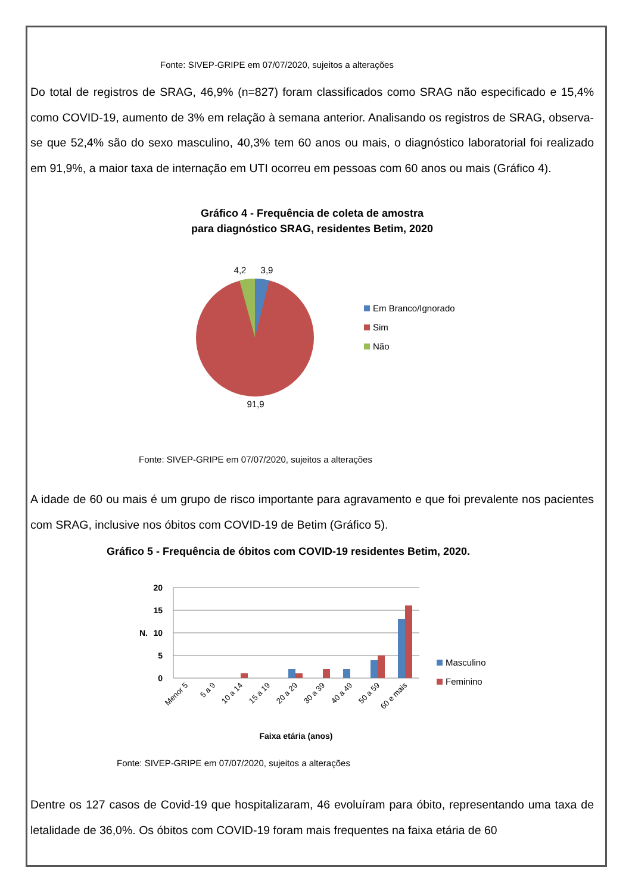Fonte: SIVEP-GRIPE em 07/07/2020, sujeitos a alterações
Do total de registros de SRAG, 46,9% (n=827) foram classificados como SRAG não especificado e 15,4% como COVID-19, aumento de 3% em relação à semana anterior. Analisando os registros de SRAG, observa-se que 52,4% são do sexo masculino, 40,3% tem 60 anos ou mais, o diagnóstico laboratorial foi realizado em 91,9%, a maior taxa de internação em UTI ocorreu em pessoas com 60 anos ou mais (Gráfico 4).
Gráfico 4 - Frequência de coleta de amostra
para diagnóstico SRAG, residentes Betim, 2020
4,2
3,9
91,9
Em Branco/Ignorado
Sim
Não
Fonte: SIVEP-GRIPE em 07/07/2020, sujeitos a alterações
A idade de 60 ou mais é um grupo de risco importante para agravamento e que foi prevalente nos pacientes com SRAG, inclusive nos óbitos com COVID-19 de Betim (Gráfico 5).
Gráfico 5 - Frequência de óbitos com COVID-19 residentes Betim, 2020.
20
15
10
5
0
N.
Menor 5
5 a 9
10 a 14
15 a 19
20 a 29
30 a 39
40 a 49
50 a 59
60 e mais
Faixa etária (anos)
Masculino
Feminino
Fonte: SIVEP-GRIPE em 07/07/2020, sujeitos a alterações
Dentre os 127 casos de Covid-19 que hospitalizaram, 46 evoluíram para óbito, representando uma taxa de letalidade de 36,0%. Os óbitos com COVID-19 foram mais frequentes na faixa etária de 60